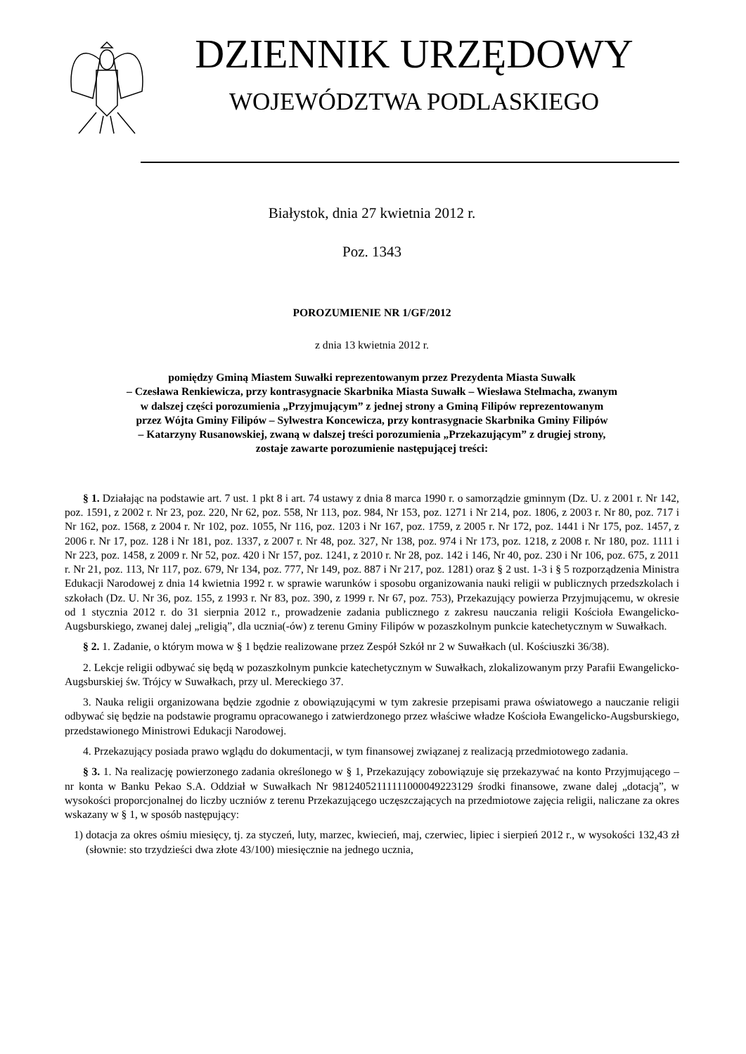DZIENNIK URZĘDOWY
WOJEWÓDZTWA PODLASKIEGO
Białystok, dnia 27 kwietnia 2012 r.
Poz. 1343
POROZUMIENIE NR 1/GF/2012
z dnia 13 kwietnia 2012 r.
pomiędzy Gminą Miastem Suwałki reprezentowanym przez Prezydenta Miasta Suwałk
– Czesława Renkiewicza, przy kontrasygnacie Skarbnika Miasta Suwałk – Wiesława Stelmacha, zwanym
w dalszej części porozumienia „Przyjmującym” z jednej strony a Gminą Filipów reprezentowanym
przez Wójta Gminy Filipów – Sylwestra Koncewicza, przy kontrasygnacie Skarbnika Gminy Filipów
– Katarzyny Rusanowskiej, zwaną w dalszej treści porozumienia „Przekazującym” z drugiej strony,
zostaje zawarte porozumienie następującej treści:
§ 1. Działając na podstawie art. 7 ust. 1 pkt 8 i art. 74 ustawy z dnia 8 marca 1990 r. o samorządzie gminnym (Dz. U. z 2001 r. Nr 142, poz. 1591, z 2002 r. Nr 23, poz. 220, Nr 62, poz. 558, Nr 113, poz. 984, Nr 153, poz. 1271 i Nr 214, poz. 1806, z 2003 r. Nr 80, poz. 717 i Nr 162, poz. 1568, z 2004 r. Nr 102, poz. 1055, Nr 116, poz. 1203 i Nr 167, poz. 1759, z 2005 r. Nr 172, poz. 1441 i Nr 175, poz. 1457, z 2006 r. Nr 17, poz. 128 i Nr 181, poz. 1337, z 2007 r. Nr 48, poz. 327, Nr 138, poz. 974 i Nr 173, poz. 1218, z 2008 r. Nr 180, poz. 1111 i Nr 223, poz. 1458, z 2009 r. Nr 52, poz. 420 i Nr 157, poz. 1241, z 2010 r. Nr 28, poz. 142 i 146, Nr 40, poz. 230 i Nr 106, poz. 675, z 2011 r. Nr 21, poz. 113, Nr 117, poz. 679, Nr 134, poz. 777, Nr 149, poz. 887 i Nr 217, poz. 1281) oraz § 2 ust. 1-3 i § 5 rozporządzenia Ministra Edukacji Narodowej z dnia 14 kwietnia 1992 r. w sprawie warunków i sposobu organizowania nauki religii w publicznych przedszkolach i szkołach (Dz. U. Nr 36, poz. 155, z 1993 r. Nr 83, poz. 390, z 1999 r. Nr 67, poz. 753), Przekazujący powierza Przyjmującemu, w okresie od 1 stycznia 2012 r. do 31 sierpnia 2012 r., prowadzenie zadania publicznego z zakresu nauczania religii Kościoła Ewangelicko-Augsburskiego, zwanej dalej „religią”, dla ucznia(-ów) z terenu Gminy Filipów w pozaszkolnym punkcie katechetycznym w Suwałkach.
§ 2. 1. Zadanie, o którym mowa w § 1 będzie realizowane przez Zespół Szkół nr 2 w Suwałkach (ul. Kościuszki 36/38).
2. Lekcje religii odbywać się będą w pozaszkolnym punkcie katechetycznym w Suwałkach, zlokalizowanym przy Parafii Ewangelicko-Augsburskiej św. Trójcy w Suwałkach, przy ul. Mereckiego 37.
3. Nauka religii organizowana będzie zgodnie z obowiązującymi w tym zakresie przepisami prawa oświatowego a nauczanie religii odbywać się będzie na podstawie programu opracowanego i zatwierdzonego przez właściwe władze Kościoła Ewangelicko-Augsburskiego, przedstawionego Ministrowi Edukacji Narodowej.
4. Przekazujący posiada prawo wglądu do dokumentacji, w tym finansowej związanej z realizacją przedmiotowego zadania.
§ 3. 1. Na realizację powierzonego zadania określonego w § 1, Przekazujący zobowiązuje się przekazywać na konto Przyjmującego – nr konta w Banku Pekao S.A. Oddział w Suwałkach Nr 98124052111111000049223129 środki finansowe, zwane dalej „dotacją”, w wysokości proporcjonalnej do liczby uczniów z terenu Przekazującego uczęszczających na przedmiotowe zajęcia religii, naliczane za okres wskazany w § 1, w sposób następujący:
1) dotacja za okres ośmiu miesięcy, tj. za styczeń, luty, marzec, kwiecień, maj, czerwiec, lipiec i sierpień 2012 r., w wysokości 132,43 zł (słownie: sto trzydzieści dwa złote 43/100) miesięcznie na jednego ucznia,